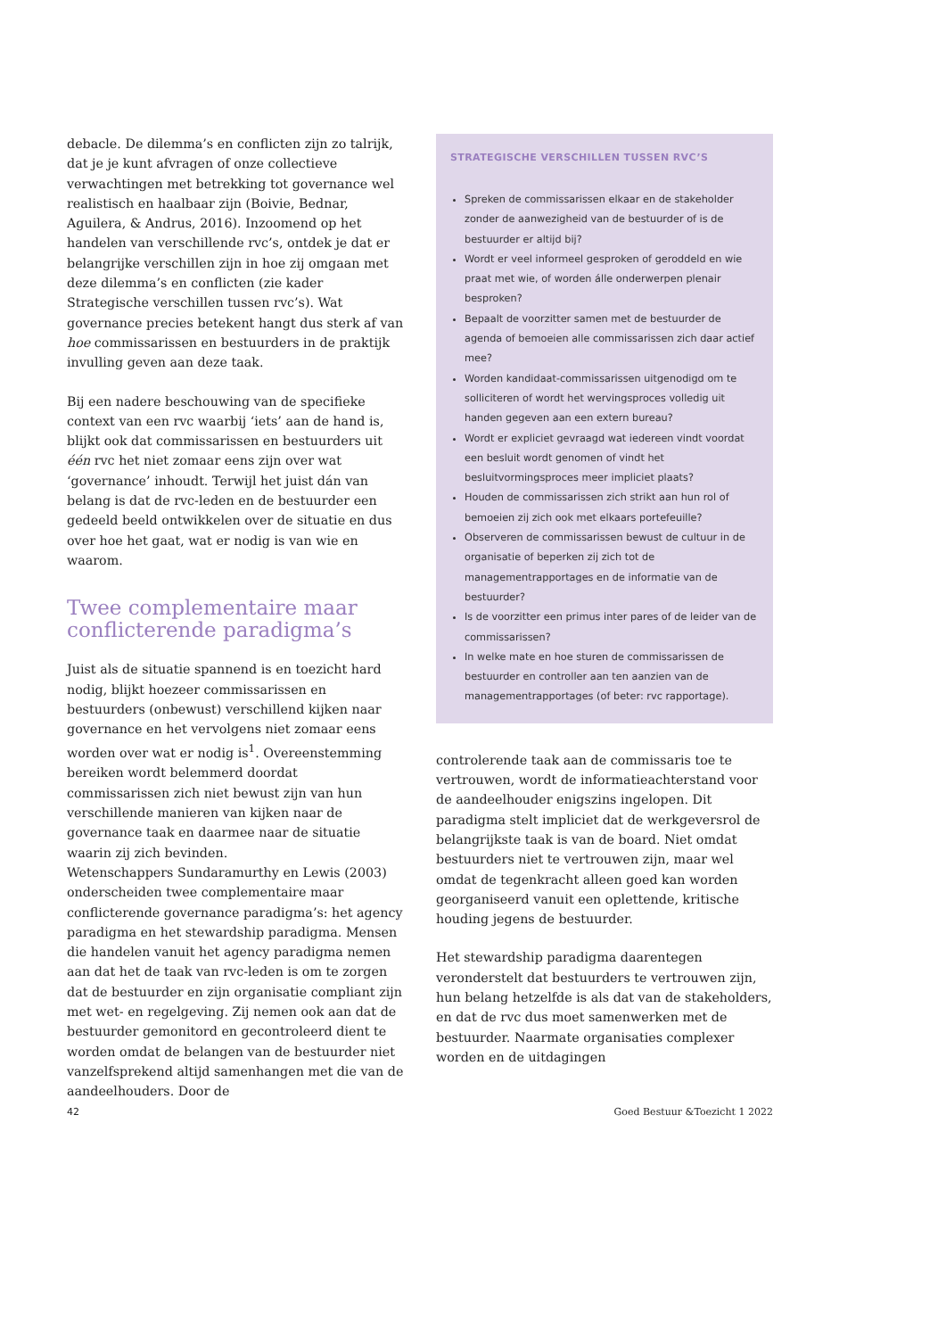debacle. De dilemma’s en conflicten zijn zo talrijk, dat je je kunt afvragen of onze collectieve verwachtingen met betrekking tot governance wel realistisch en haalbaar zijn (Boivie, Bednar, Aguilera, & Andrus, 2016). Inzoomend op het handelen van verschillende rvc’s, ontdek je dat er belangrijke verschillen zijn in hoe zij omgaan met deze dilemma’s en conflicten (zie kader Strategische verschillen tussen rvc’s). Wat governance precies betekent hangt dus sterk af van hoe commissa­rissen en bestuurders in de praktijk invulling geven aan deze taak.
Bij een nadere beschouwing van de specifieke context van een rvc waarbij ‘iets’ aan de hand is, blijkt ook dat commissarissen en bestuurders uit één rvc het niet zomaar eens zijn over wat ‘governance’ inhoudt. Terwijl het juist dán van belang is dat de rvc-leden en de bestuurder een gedeeld beeld ontwikkelen over de situatie en dus over hoe het gaat, wat er nodig is van wie en waarom.
Twee complementaire maar conflicterende paradigma’s
Juist als de situatie spannend is en toezicht hard nodig, blijkt hoezeer commissarissen en bestuurders (onbewust) verschillend kijken naar governance en het vervolgens niet zomaar eens worden over wat er nodig is<sup>1</sup>. Overeenstemming bereiken wordt belemmerd doordat commissarissen zich niet bewust zijn van hun verschillende manieren van kijken naar de governance taak en daarmee naar de situatie waarin zij zich bevinden.
Wetenschappers Sundaramurthy en Lewis (2003) onderscheiden twee complementaire maar conflicte­rende governance paradigma’s: het agency paradigma en het stewardship paradigma. Mensen die handelen vanuit het agency paradigma nemen aan dat het de taak van rvc-leden is om te zorgen dat de bestuurder en zijn organisatie compliant zijn met wet- en regelge­ving. Zij nemen ook aan dat de bestuurder gemonitord en gecontroleerd dient te worden omdat de belangen van de bestuurder niet vanzelfsprekend altijd samen­hangen met die van de aandeelhouders. Door de
STRATEGISCHE VERSCHILLEN TUSSEN RVC’S
Spreken de commissarissen elkaar en de stakeholder zonder de aanwezigheid van de bestuurder of is de bestuurder er altijd bij?
Wordt er veel informeel gesproken of geroddeld en wie praat met wie, of worden álle onderwerpen plenair besproken?
Bepaalt de voorzitter samen met de bestuurder de agenda of bemoeien alle commissarissen zich daar actief mee?
Worden kandidaat-commissarissen uitgenodigd om te solliciteren of wordt het wervingsproces volledig uit handen gegeven aan een extern bureau?
Wordt er expliciet gevraagd wat iedereen vindt voordat een besluit wordt genomen of vindt het besluitvormingsproces meer impliciet plaats?
Houden de commissarissen zich strikt aan hun rol of bemoeien zij zich ook met elkaars portefeuille?
Observeren de commissarissen bewust de cultuur in de organisatie of beperken zij zich tot de managementrapportages en de informatie van de bestuurder?
Is de voorzitter een primus inter pares of de leider van de commissarissen?
In welke mate en hoe sturen de commissarissen de bestuurder en controller aan ten aanzien van de managementrapportages (of beter: rvc rapportage).
controlerende taak aan de commissaris toe te vertrou­wen, wordt de informatieachterstand voor de aandeel­houder enigszins ingelopen. Dit paradigma stelt impliciet dat de werkgeversrol de belangrijkste taak is van de board. Niet omdat bestuurders niet te vertrou­wen zijn, maar wel omdat de tegenkracht alleen goed kan worden georganiseerd vanuit een oplettende, kritische houding jegens de bestuurder.
Het stewardship paradigma daarentegen veronderstelt dat bestuurders te vertrouwen zijn, hun belang hetzelfde is als dat van de stakeholders, en dat de rvc dus moet samenwerken met de bestuurder. Naarmate organisaties complexer worden en de uitdagingen
42 Goed Bestuur &Toezicht 1 2022